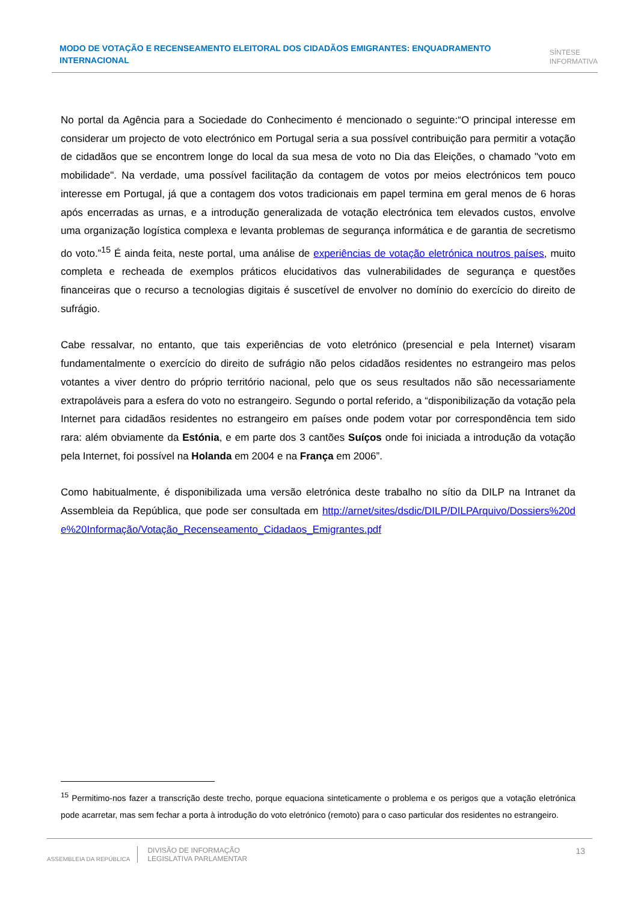MODO DE VOTAÇÃO E RECENSEAMENTO ELEITORAL DOS CIDADÃOS EMIGRANTES: ENQUADRAMENTO INTERNACIONAL
SÍNTESE
INFORMATIVA
No portal da Agência para a Sociedade do Conhecimento é mencionado o seguinte:“O principal interesse em considerar um projecto de voto electrónico em Portugal seria a sua possível contribuição para permitir a votação de cidadãos que se encontrem longe do local da sua mesa de voto no Dia das Eleições, o chamado "voto em mobilidade". Na verdade, uma possível facilitação da contagem de votos por meios electrónicos tem pouco interesse em Portugal, já que a contagem dos votos tradicionais em papel termina em geral menos de 6 horas após encerradas as urnas, e a introdução generalizada de votação electrónica tem elevados custos, envolve uma organização logística complexa e levanta problemas de segurança informática e de garantia de secretismo do voto.”<sup>15</sup> É ainda feita, neste portal, uma análise de experiências de votação eletrónica noutros países, muito completa e recheada de exemplos práticos elucidativos das vulnerabilidades de segurança e questões financeiras que o recurso a tecnologias digitais é suscetível de envolver no domínio do exercício do direito de sufrágio.
Cabe ressalvar, no entanto, que tais experiências de voto eletrónico (presencial e pela Internet) visaram fundamentalmente o exercício do direito de sufrágio não pelos cidadãos residentes no estrangeiro mas pelos votantes a viver dentro do próprio território nacional, pelo que os seus resultados não são necessariamente extrapoláveis para a esfera do voto no estrangeiro. Segundo o portal referido, a “disponibilização da votação pela Internet para cidadãos residentes no estrangeiro em países onde podem votar por correspondência tem sido rara: além obviamente da Estónia, e em parte dos 3 cantões Suíços onde foi iniciada a introdução da votação pela Internet, foi possível na Holanda em 2004 e na França em 2006”.
Como habitualmente, é disponibilizada uma versão eletrónica deste trabalho no sítio da DILP na Intranet da Assembleia da República, que pode ser consultada em http://arnet/sites/dsdic/DILP/DILPArquivo/Dossiers%20de%20Informação/Votação_Recenseamento_Cidadaos_Emigrantes.pdf
<sup>15</sup> Permitimo-nos fazer a transcrição deste trecho, porque equaciona sinteticamente o problema e os perigos que a votação eletrónica pode acarretar, mas sem fechar a porta à introdução do voto eletrónico (remoto) para o caso particular dos residentes no estrangeiro.
ASSEMBLEIA DA REPÚBLICA
DIVISÃO DE INFORMAÇÃO
LEGISLATIVA PARLAMENTAR
13